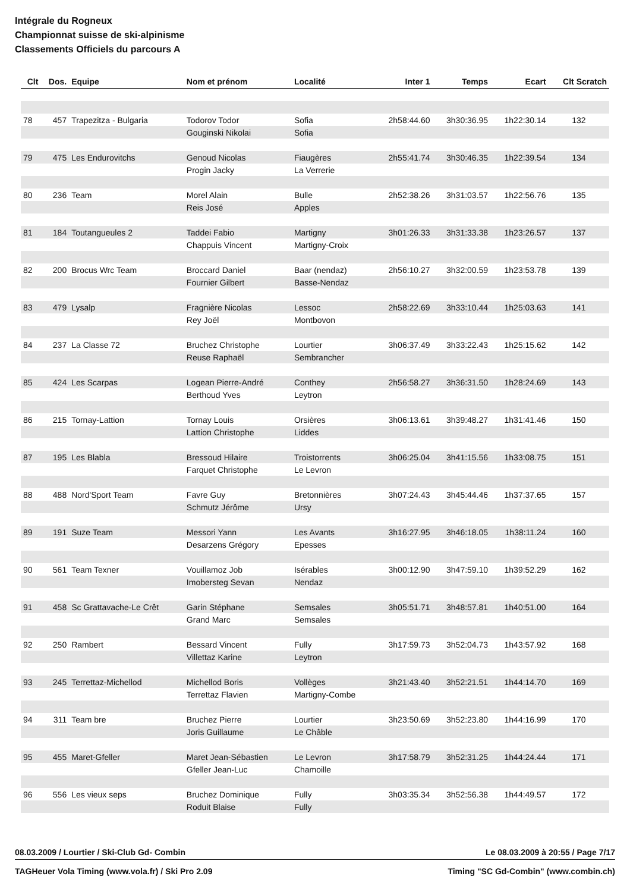Intégrale du Rogneux
Championnat suisse de ski-alpinisme
Classements Officiels du parcours A
| Clt | Dos. | Equipe | Nom et prénom | Localité | Inter 1 | Temps | Ecart | Clt Scratch |
| --- | --- | --- | --- | --- | --- | --- | --- | --- |
| 78 | 457 | Trapezitza - Bulgaria | Todorov Todor | Sofia | 2h58:44.60 | 3h30:36.95 | 1h22:30.14 | 132 |
| | | | Gouginski Nikolai | Sofia | | | | |
| 79 | 475 | Les Endurovitchs | Genoud Nicolas | Fiaugères | 2h55:41.74 | 3h30:46.35 | 1h22:39.54 | 134 |
| | | | Progin Jacky | La Verrerie | | | | |
| 80 | 236 | Team | Morel Alain | Bulle | 2h52:38.26 | 3h31:03.57 | 1h22:56.76 | 135 |
| | | | Reis José | Apples | | | | |
| 81 | 184 | Toutangueules 2 | Taddei Fabio | Martigny | 3h01:26.33 | 3h31:33.38 | 1h23:26.57 | 137 |
| | | | Chappuis Vincent | Martigny-Croix | | | | |
| 82 | 200 | Brocus Wrc Team | Broccard Daniel | Baar (nendaz) | 2h56:10.27 | 3h32:00.59 | 1h23:53.78 | 139 |
| | | | Fournier Gilbert | Basse-Nendaz | | | | |
| 83 | 479 | Lysalp | Fragnière Nicolas | Lessoc | 2h58:22.69 | 3h33:10.44 | 1h25:03.63 | 141 |
| | | | Rey Joël | Montbovon | | | | |
| 84 | 237 | La Classe 72 | Bruchez Christophe | Lourtier | 3h06:37.49 | 3h33:22.43 | 1h25:15.62 | 142 |
| | | | Reuse Raphaël | Sembrancher | | | | |
| 85 | 424 | Les Scarpas | Logean Pierre-André | Conthey | 2h56:58.27 | 3h36:31.50 | 1h28:24.69 | 143 |
| | | | Berthoud Yves | Leytron | | | | |
| 86 | 215 | Tornay-Lattion | Tornay Louis | Orsières | 3h06:13.61 | 3h39:48.27 | 1h31:41.46 | 150 |
| | | | Lattion Christophe | Liddes | | | | |
| 87 | 195 | Les Blabla | Bressoud Hilaire | Troistorrents | 3h06:25.04 | 3h41:15.56 | 1h33:08.75 | 151 |
| | | | Farquet Christophe | Le Levron | | | | |
| 88 | 488 | Nord'Sport Team | Favre Guy | Bretonnières | 3h07:24.43 | 3h45:44.46 | 1h37:37.65 | 157 |
| | | | Schmutz Jérôme | Ursy | | | | |
| 89 | 191 | Suze Team | Messori Yann | Les Avants | 3h16:27.95 | 3h46:18.05 | 1h38:11.24 | 160 |
| | | | Desarzens Grégory | Epesses | | | | |
| 90 | 561 | Team Texner | Vouillamoz Job | Isérables | 3h00:12.90 | 3h47:59.10 | 1h39:52.29 | 162 |
| | | | Imobersteg Sevan | Nendaz | | | | |
| 91 | 458 | Sc Grattavache-Le Crêt | Garin Stéphane | Semsales | 3h05:51.71 | 3h48:57.81 | 1h40:51.00 | 164 |
| | | | Grand Marc | Semsales | | | | |
| 92 | 250 | Rambert | Bessard Vincent | Fully | 3h17:59.73 | 3h52:04.73 | 1h43:57.92 | 168 |
| | | | Villettaz Karine | Leytron | | | | |
| 93 | 245 | Terrettaz-Michellod | Michellod Boris | Vollèges | 3h21:43.40 | 3h52:21.51 | 1h44:14.70 | 169 |
| | | | Terrettaz Flavien | Martigny-Combe | | | | |
| 94 | 311 | Team bre | Bruchez Pierre | Lourtier | 3h23:50.69 | 3h52:23.80 | 1h44:16.99 | 170 |
| | | | Joris Guillaume | Le Châble | | | | |
| 95 | 455 | Maret-Gfeller | Maret Jean-Sébastien | Le Levron | 3h17:58.79 | 3h52:31.25 | 1h44:24.44 | 171 |
| | | | Gfeller Jean-Luc | Chamoille | | | | |
| 96 | 556 | Les vieux seps | Bruchez Dominique | Fully | 3h03:35.34 | 3h52:56.38 | 1h44:49.57 | 172 |
| | | | Roduit Blaise | Fully | | | | |
08.03.2009 / Lourtier / Ski-Club Gd- Combin Le 08.03.2009 à 20:55 / Page 7/17
TAGHeuer Vola Timing (www.vola.fr) / Ski Pro 2.09 Timing "SC Gd-Combin" (www.combin.ch)